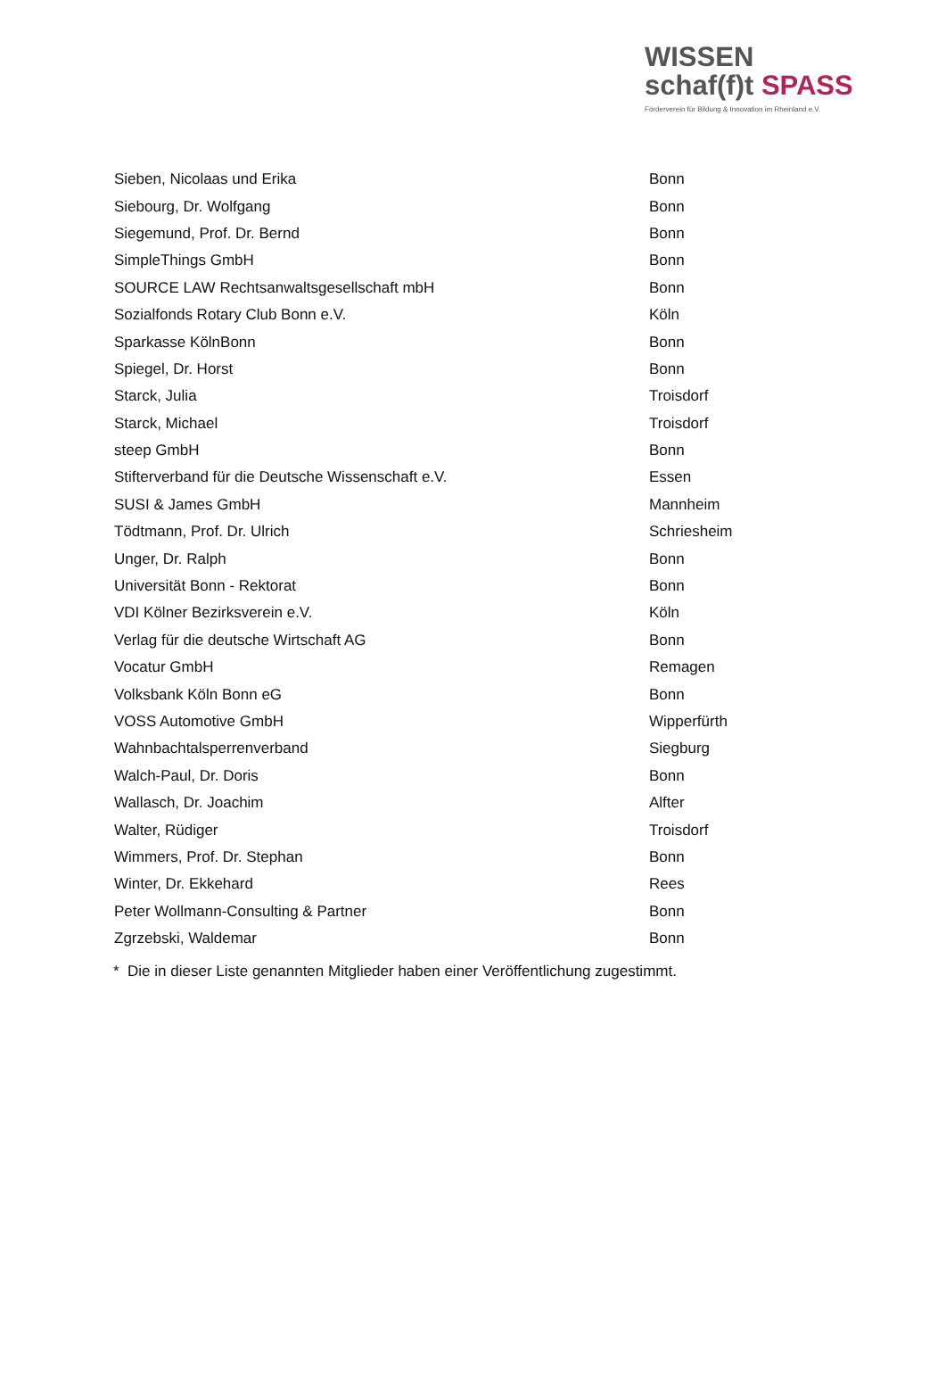WISSEN
schaf(f)t SPASS
Förderverein für Bildung & Innovation im Rheinland e.V.
| Sieben, Nicolaas und Erika | Bonn |
| Siebourg, Dr. Wolfgang | Bonn |
| Siegemund, Prof. Dr. Bernd | Bonn |
| SimpleThings GmbH | Bonn |
| SOURCE LAW Rechtsanwaltsgesellschaft mbH | Bonn |
| Sozialfonds Rotary Club Bonn e.V. | Köln |
| Sparkasse KölnBonn | Bonn |
| Spiegel, Dr. Horst | Bonn |
| Starck, Julia | Troisdorf |
| Starck, Michael | Troisdorf |
| steep GmbH | Bonn |
| Stifterverband für die Deutsche Wissenschaft e.V. | Essen |
| SUSI & James GmbH | Mannheim |
| Tödtmann, Prof. Dr. Ulrich | Schriesheim |
| Unger, Dr. Ralph | Bonn |
| Universität Bonn - Rektorat | Bonn |
| VDI Kölner Bezirksverein e.V. | Köln |
| Verlag für die deutsche Wirtschaft AG | Bonn |
| Vocatur GmbH | Remagen |
| Volksbank Köln Bonn eG | Bonn |
| VOSS Automotive GmbH | Wipperfürth |
| Wahnbachtalsperrenverband | Siegburg |
| Walch-Paul, Dr. Doris | Bonn |
| Wallasch, Dr. Joachim | Alfter |
| Walter, Rüdiger | Troisdorf |
| Wimmers, Prof. Dr. Stephan | Bonn |
| Winter, Dr. Ekkehard | Rees |
| Peter Wollmann-Consulting & Partner | Bonn |
| Zgrzebski, Waldemar | Bonn |
* Die in dieser Liste genannten Mitglieder haben einer Veröffentlichung zugestimmt.